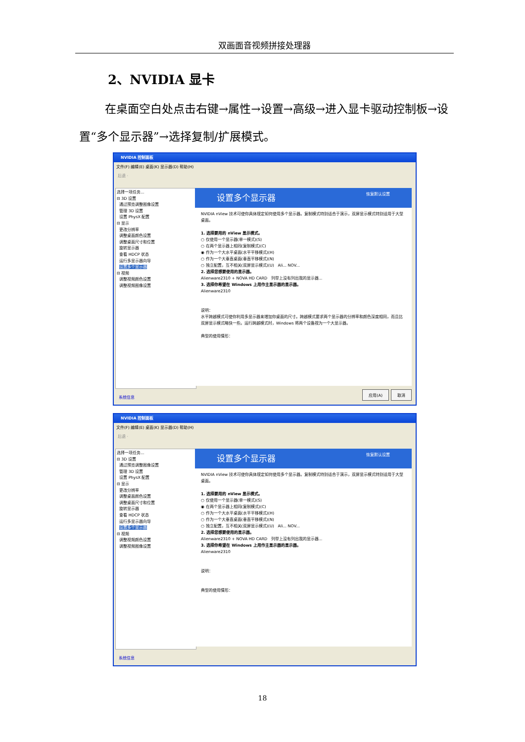双画面音视频拼接处理器
2、NVIDIA 显卡
在桌面空白处点击右键→属性→设置→高级→进入显卡驱动控制板→设置“多个显示器”→选择复制/扩展模式。
NVIDIA 控制面板
文件(F) 编辑(E) 桌面(K) 显示器(D) 帮助(H)
后退 ·
选择一项任务...
⊟ 3D 设置
通过预览调整图像设置
管理 3D 设置
设置 PhysX 配置
⊟ 显示
更改分辨率
调整桌面颜色设置
调整桌面尺寸和位置
旋转显示器
查看 HDCP 状态
运行多显示器向导
设置多个显示器
⊟ 视频
调整视频颜色设置
调整视频图像设置
设置多个显示器 恢复默认设置
NVIDIA nView 技术可使你具体规定如何使用多个显示器。复制模式特别适合于演示，双屏显示模式特别适用于大型桌面。
1. 选择要用的 nView 显示模式。
○ 仅使用一个显示器(单一模式)(S)
○ 在两个显示器上相同(复制模式)(C)
◉ 作为一个大水平桌面(水平平移模式)(H)
○ 作为一个大垂直桌面(垂直平移模式)(N)
○ 独立配置，互不相关(双屏显示模式)(U) Ali... NOV...
2. 选择您想要使用的显示器。
Alienware2310 + NOVA HD CARD 列举上没有列出我的显示器...
3. 选择你希望在 Windows 上用作主显示器的显示器。
Alienware2310
说明：
水平跨越模式可使你利用多显示器来增加你桌面的尺寸。跨越模式要求两个显示器的分辨率和颜色深度相同，而且比双屏显示模式略快一些。运行跨越模式时，Windows 将两个设备视为一个大显示器。
典型的使用情形：
系统信息 应用(A) 取消
NVIDIA 控制面板
文件(F) 编辑(E) 桌面(K) 显示器(D) 帮助(H)
后退 ·
选择一项任务...
⊟ 3D 设置
通过预览调整图像设置
管理 3D 设置
设置 PhysX 配置
⊟ 显示
更改分辨率
调整桌面颜色设置
调整桌面尺寸和位置
旋转显示器
查看 HDCP 状态
运行多显示器向导
设置多个显示器
⊟ 视频
调整视频颜色设置
调整视频图像设置
设置多个显示器 恢复默认设置
NVIDIA nView 技术可使你具体规定如何使用多个显示器。复制模式特别适合于演示，双屏显示模式特别适用于大型桌面。
1. 选择要用的 nView 显示模式。
○ 仅使用一个显示器(单一模式)(S)
◉ 在两个显示器上相同(复制模式)(C)
○ 作为一个大水平桌面(水平平移模式)(H)
○ 作为一个大垂直桌面(垂直平移模式)(N)
○ 独立配置，互不相关(双屏显示模式)(U) Ali... NOV...
2. 选择您想要使用的显示器。
Alienware2310 + NOVA HD CARD 列举上没有列出我的显示器...
3. 选择你希望在 Windows 上用作主显示器的显示器。
Alienware2310
说明：
典型的使用情形：
系统信息
18